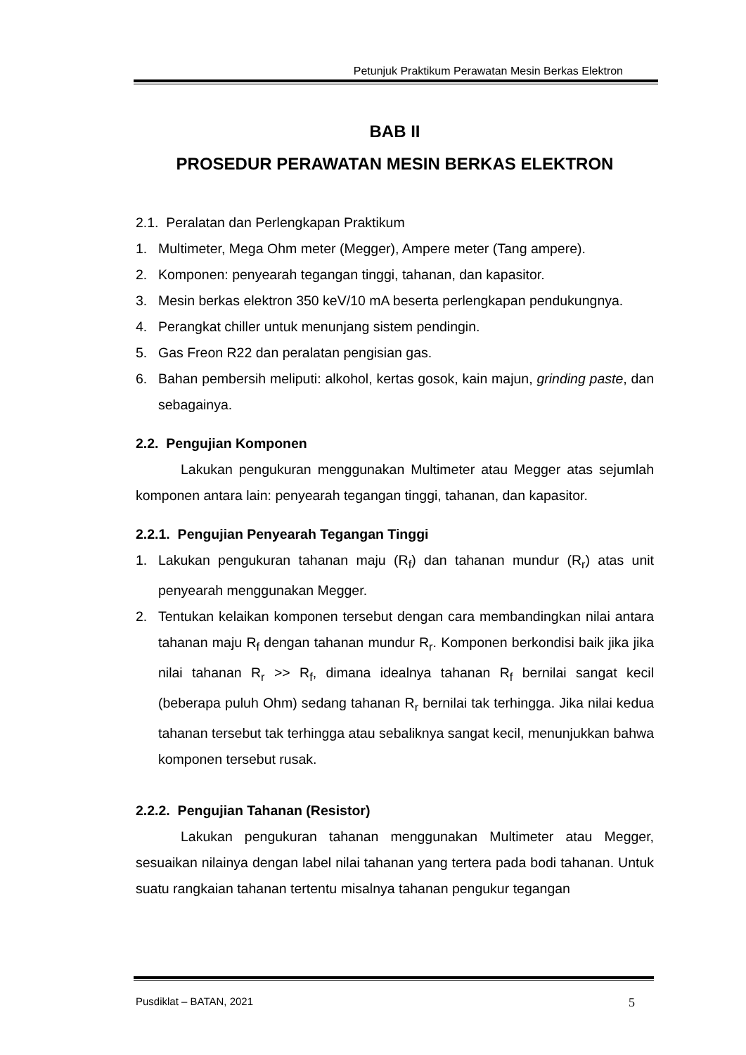Petunjuk Praktikum Perawatan Mesin Berkas Elektron
BAB II
PROSEDUR PERAWATAN MESIN BERKAS ELEKTRON
2.1. Peralatan dan Perlengkapan Praktikum
1. Multimeter, Mega Ohm meter (Megger), Ampere meter (Tang ampere).
2. Komponen: penyearah tegangan tinggi, tahanan, dan kapasitor.
3. Mesin berkas elektron 350 keV/10 mA beserta perlengkapan pendukungnya.
4. Perangkat chiller untuk menunjang sistem pendingin.
5. Gas Freon R22 dan peralatan pengisian gas.
6. Bahan pembersih meliputi: alkohol, kertas gosok, kain majun, grinding paste, dan sebagainya.
2.2. Pengujian Komponen
Lakukan pengukuran menggunakan Multimeter atau Megger atas sejumlah komponen antara lain: penyearah tegangan tinggi, tahanan, dan kapasitor.
2.2.1. Pengujian Penyearah Tegangan Tinggi
1. Lakukan pengukuran tahanan maju (R<sub>f</sub>) dan tahanan mundur (R<sub>r</sub>) atas unit penyearah menggunakan Megger.
2. Tentukan kelaikan komponen tersebut dengan cara membandingkan nilai antara tahanan maju R<sub>f</sub> dengan tahanan mundur R<sub>r</sub>. Komponen berkondisi baik jika jika nilai tahanan R<sub>r</sub> >> R<sub>f</sub>, dimana idealnya tahanan R<sub>f</sub> bernilai sangat kecil (beberapa puluh Ohm) sedang tahanan R<sub>r</sub> bernilai tak terhingga. Jika nilai kedua tahanan tersebut tak terhingga atau sebaliknya sangat kecil, menunjukkan bahwa komponen tersebut rusak.
2.2.2. Pengujian Tahanan (Resistor)
Lakukan pengukuran tahanan menggunakan Multimeter atau Megger, sesuaikan nilainya dengan label nilai tahanan yang tertera pada bodi tahanan. Untuk suatu rangkaian tahanan tertentu misalnya tahanan pengukur tegangan
Pusdiklat – BATAN, 2021 5